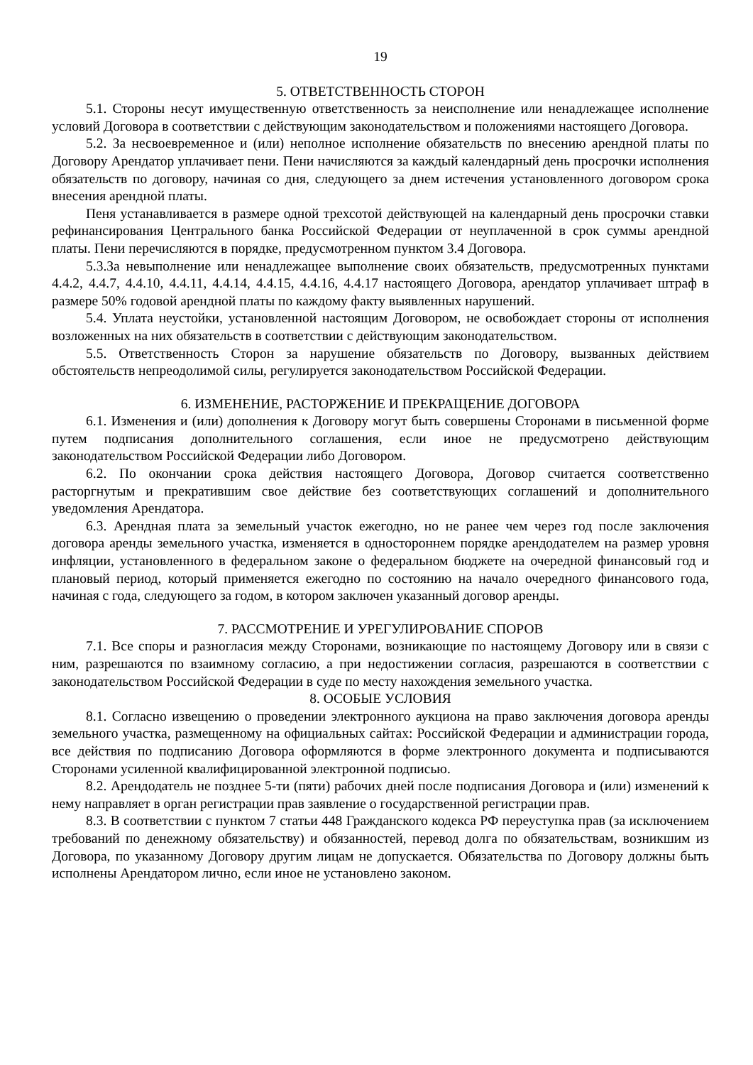19
5. ОТВЕТСТВЕННОСТЬ СТОРОН
5.1. Стороны несут имущественную ответственность за неисполнение или ненадлежащее исполнение условий Договора в соответствии с действующим законодательством и положениями настоящего Договора.
5.2. За несвоевременное и (или) неполное исполнение обязательств по внесению арендной платы по Договору Арендатор уплачивает пени. Пени начисляются за каждый календарный день просрочки исполнения обязательств по договору, начиная со дня, следующего за днем истечения установленного договором срока внесения арендной платы.
Пеня устанавливается в размере одной трехсотой действующей на календарный день просрочки ставки рефинансирования Центрального банка Российской Федерации от неуплаченной в срок суммы арендной платы. Пени перечисляются в порядке, предусмотренном пунктом 3.4 Договора.
5.3.За невыполнение или ненадлежащее выполнение своих обязательств, предусмотренных пунктами 4.4.2, 4.4.7, 4.4.10, 4.4.11, 4.4.14, 4.4.15, 4.4.16, 4.4.17 настоящего Договора, арендатор уплачивает штраф в размере 50% годовой арендной платы по каждому факту выявленных нарушений.
5.4. Уплата неустойки, установленной настоящим Договором, не освобождает стороны от исполнения возложенных на них обязательств в соответствии с действующим законодательством.
5.5. Ответственность Сторон за нарушение обязательств по Договору, вызванных действием обстоятельств непреодолимой силы, регулируется законодательством Российской Федерации.
6. ИЗМЕНЕНИЕ, РАСТОРЖЕНИЕ И ПРЕКРАЩЕНИЕ ДОГОВОРА
6.1. Изменения и (или) дополнения к Договору могут быть совершены Сторонами в письменной форме путем подписания дополнительного соглашения, если иное не предусмотрено действующим законодательством Российской Федерации либо Договором.
6.2. По окончании срока действия настоящего Договора, Договор считается соответственно расторгнутым и прекратившим свое действие без соответствующих соглашений и дополнительного уведомления Арендатора.
6.3. Арендная плата за земельный участок ежегодно, но не ранее чем через год после заключения договора аренды земельного участка, изменяется в одностороннем порядке арендодателем на размер уровня инфляции, установленного в федеральном законе о федеральном бюджете на очередной финансовый год и плановый период, который применяется ежегодно по состоянию на начало очередного финансового года, начиная с года, следующего за годом, в котором заключен указанный договор аренды.
7. РАССМОТРЕНИЕ И УРЕГУЛИРОВАНИЕ СПОРОВ
7.1. Все споры и разногласия между Сторонами, возникающие по настоящему Договору или в связи с ним, разрешаются по взаимному согласию, а при недостижении согласия, разрешаются в соответствии с законодательством Российской Федерации в суде по месту нахождения земельного участка.
8. ОСОБЫЕ УСЛОВИЯ
8.1. Согласно извещению о проведении электронного аукциона на право заключения договора аренды земельного участка, размещенному на официальных сайтах: Российской Федерации и администрации города, все действия по подписанию Договора оформляются в форме электронного документа и подписываются Сторонами усиленной квалифицированной электронной подписью.
8.2. Арендодатель не позднее 5-ти (пяти) рабочих дней после подписания Договора и (или) изменений к нему направляет в орган регистрации прав заявление о государственной регистрации прав.
8.3. В соответствии с пунктом 7 статьи 448 Гражданского кодекса РФ переуступка прав (за исключением требований по денежному обязательству) и обязанностей, перевод долга по обязательствам, возникшим из Договора, по указанному Договору другим лицам не допускается. Обязательства по Договору должны быть исполнены Арендатором лично, если иное не установлено законом.